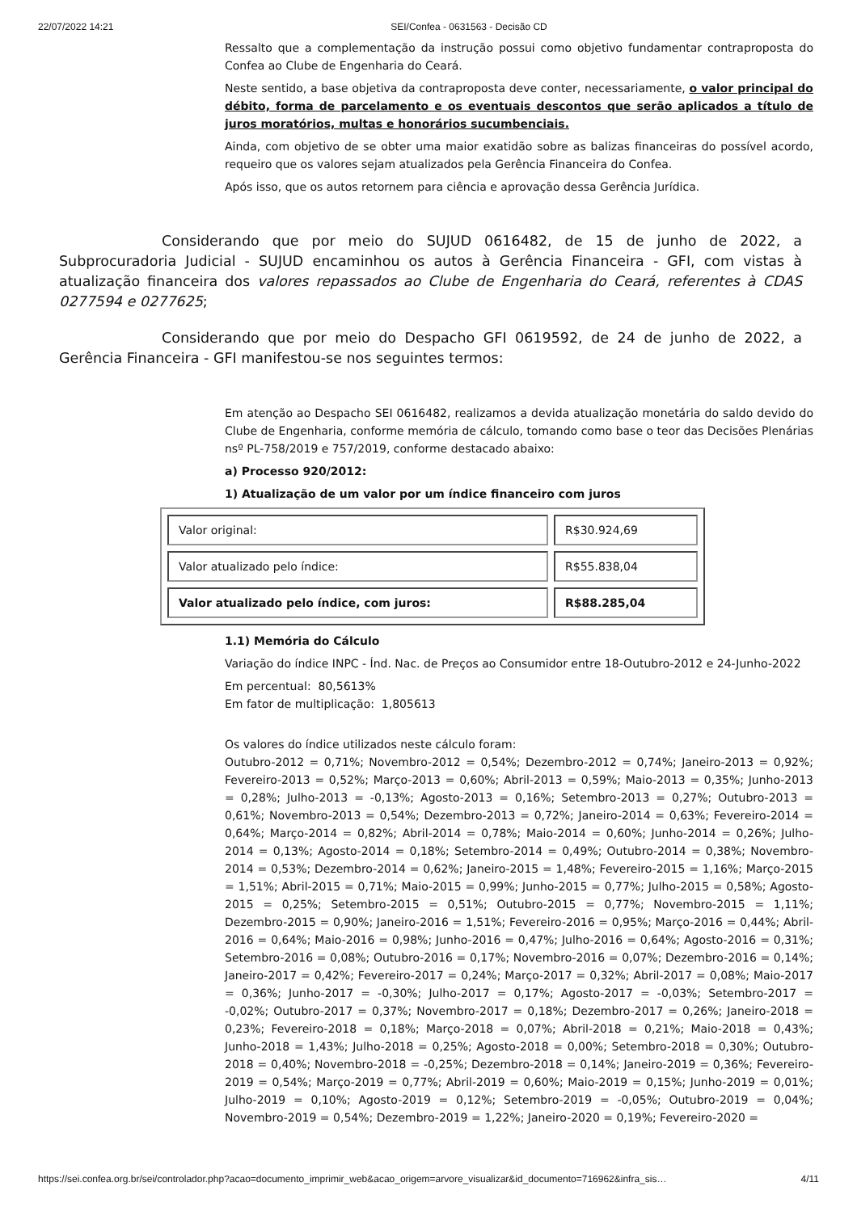22/07/2022 14:21 SEI/Confea - 0631563 - Decisão CD
Ressalto que a complementação da instrução possui como objetivo fundamentar contraproposta do Confea ao Clube de Engenharia do Ceará.
Neste sentido, a base objetiva da contraproposta deve conter, necessariamente, o valor principal do débito, forma de parcelamento e os eventuais descontos que serão aplicados a título de juros moratórios, multas e honorários sucumbenciais.
Ainda, com objetivo de se obter uma maior exatidão sobre as balizas financeiras do possível acordo, requeiro que os valores sejam atualizados pela Gerência Financeira do Confea.
Após isso, que os autos retornem para ciência e aprovação dessa Gerência Jurídica.
Considerando que por meio do SUJUD 0616482, de 15 de junho de 2022, a Subprocuradoria Judicial - SUJUD encaminhou os autos à Gerência Financeira - GFI, com vistas à atualização financeira dos valores repassados ao Clube de Engenharia do Ceará, referentes à CDAS 0277594 e 0277625;
Considerando que por meio do Despacho GFI 0619592, de 24 de junho de 2022, a Gerência Financeira - GFI manifestou-se nos seguintes termos:
Em atenção ao Despacho SEI 0616482, realizamos a devida atualização monetária do saldo devido do Clube de Engenharia, conforme memória de cálculo, tomando como base o teor das Decisões Plenárias nsº PL-758/2019 e 757/2019, conforme destacado abaixo:
a) Processo 920/2012:
1) Atualização de um valor por um índice financeiro com juros
| Valor original: | R$30.924,69 |
| Valor atualizado pelo índice: | R$55.838,04 |
| Valor atualizado pelo índice, com juros: | R$88.285,04 |
1.1) Memória do Cálculo
Variação do índice INPC - Índ. Nac. de Preços ao Consumidor entre 18-Outubro-2012 e 24-Junho-2022
Em percentual: 80,5613%
Em fator de multiplicação: 1,805613
Os valores do índice utilizados neste cálculo foram:
Outubro-2012 = 0,71%; Novembro-2012 = 0,54%; Dezembro-2012 = 0,74%; Janeiro-2013 = 0,92%; Fevereiro-2013 = 0,52%; Março-2013 = 0,60%; Abril-2013 = 0,59%; Maio-2013 = 0,35%; Junho-2013 = 0,28%; Julho-2013 = -0,13%; Agosto-2013 = 0,16%; Setembro-2013 = 0,27%; Outubro-2013 = 0,61%; Novembro-2013 = 0,54%; Dezembro-2013 = 0,72%; Janeiro-2014 = 0,63%; Fevereiro-2014 = 0,64%; Março-2014 = 0,82%; Abril-2014 = 0,78%; Maio-2014 = 0,60%; Junho-2014 = 0,26%; Julho-2014 = 0,13%; Agosto-2014 = 0,18%; Setembro-2014 = 0,49%; Outubro-2014 = 0,38%; Novembro-2014 = 0,53%; Dezembro-2014 = 0,62%; Janeiro-2015 = 1,48%; Fevereiro-2015 = 1,16%; Março-2015 = 1,51%; Abril-2015 = 0,71%; Maio-2015 = 0,99%; Junho-2015 = 0,77%; Julho-2015 = 0,58%; Agosto-2015 = 0,25%; Setembro-2015 = 0,51%; Outubro-2015 = 0,77%; Novembro-2015 = 1,11%; Dezembro-2015 = 0,90%; Janeiro-2016 = 1,51%; Fevereiro-2016 = 0,95%; Março-2016 = 0,44%; Abril-2016 = 0,64%; Maio-2016 = 0,98%; Junho-2016 = 0,47%; Julho-2016 = 0,64%; Agosto-2016 = 0,31%; Setembro-2016 = 0,08%; Outubro-2016 = 0,17%; Novembro-2016 = 0,07%; Dezembro-2016 = 0,14%; Janeiro-2017 = 0,42%; Fevereiro-2017 = 0,24%; Março-2017 = 0,32%; Abril-2017 = 0,08%; Maio-2017 = 0,36%; Junho-2017 = -0,30%; Julho-2017 = 0,17%; Agosto-2017 = -0,03%; Setembro-2017 = -0,02%; Outubro-2017 = 0,37%; Novembro-2017 = 0,18%; Dezembro-2017 = 0,26%; Janeiro-2018 = 0,23%; Fevereiro-2018 = 0,18%; Março-2018 = 0,07%; Abril-2018 = 0,21%; Maio-2018 = 0,43%; Junho-2018 = 1,43%; Julho-2018 = 0,25%; Agosto-2018 = 0,00%; Setembro-2018 = 0,30%; Outubro-2018 = 0,40%; Novembro-2018 = -0,25%; Dezembro-2018 = 0,14%; Janeiro-2019 = 0,36%; Fevereiro-2019 = 0,54%; Março-2019 = 0,77%; Abril-2019 = 0,60%; Maio-2019 = 0,15%; Junho-2019 = 0,01%; Julho-2019 = 0,10%; Agosto-2019 = 0,12%; Setembro-2019 = -0,05%; Outubro-2019 = 0,04%; Novembro-2019 = 0,54%; Dezembro-2019 = 1,22%; Janeiro-2020 = 0,19%; Fevereiro-2020 =
https://sei.confea.org.br/sei/controlador.php?acao=documento_imprimir_web&acao_origem=arvore_visualizar&id_documento=716962&infra_sis… 4/11